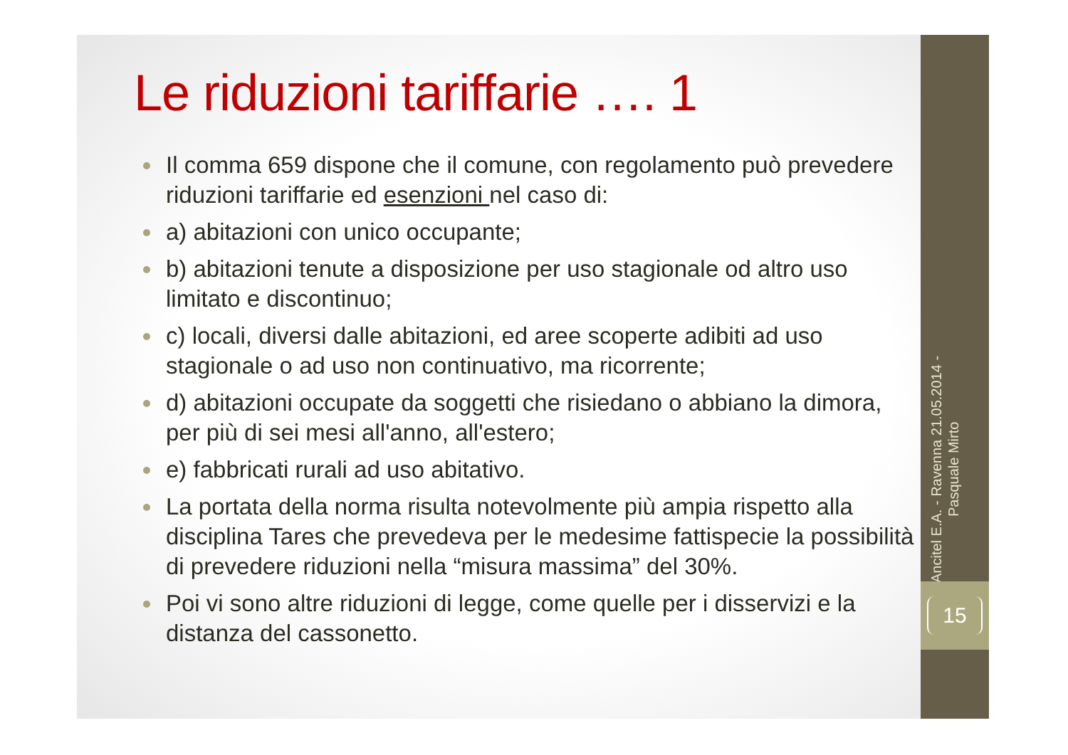Le riduzioni tariffarie …. 1
Il comma 659 dispone che il comune, con regolamento può prevedere riduzioni tariffarie ed esenzioni nel caso di:
a) abitazioni con unico occupante;
b) abitazioni tenute a disposizione per uso stagionale od altro uso limitato e discontinuo;
c) locali, diversi dalle abitazioni, ed aree scoperte adibiti ad uso stagionale o ad uso non continuativo, ma ricorrente;
d) abitazioni occupate da soggetti che risiedano o abbiano la dimora, per più di sei mesi all'anno, all'estero;
e) fabbricati rurali ad uso abitativo.
La portata della norma risulta notevolmente più ampia rispetto alla disciplina Tares che prevedeva per le medesime fattispecie la possibilità di prevedere riduzioni nella “misura massima” del 30%.
Poi vi sono altre riduzioni di legge, come quelle per i disservizi e la distanza del cassonetto.
Ancitel E.A. - Ravenna 21.05.2014 - Pasquale Mirto
15